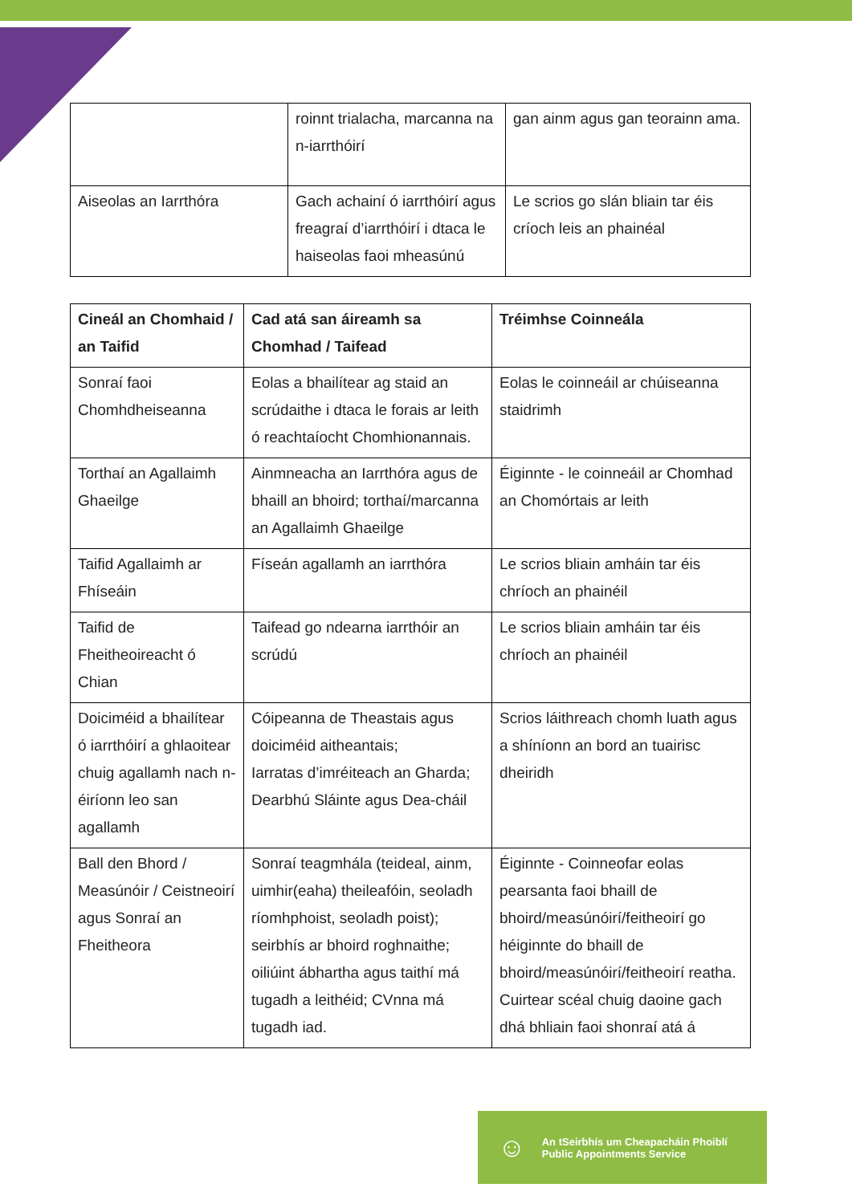| | roinnt trialacha, marcanna na n-iarrthóirí | gan ainm agus gan teorainn ama. |
| Aiseolas an Iarrthóra | Gach achainí ó iarrthóirí agus freagraí d’iarrthóirí i dtaca le haiseolas faoi mheasúnú | Le scrios go slán bliain tar éis críoch leis an phainéal |
| Cineál an Chomhaid / an Taifid | Cad atá san áireamh sa Chomhad / Taifead | Tréimhse Coinneála |
| --- | --- | --- |
| Sonraí faoi Chomhdheiseanna | Eolas a bhailítear ag staid an scrúdaithe i dtaca le forais ar leith ó reachtaíocht Chomhionannais. | Eolas le coinneáil ar chúiseanna staidrimh |
| Torthaí an Agallaimh Ghaeilge | Ainmneacha an Iarrthóra agus de bhaill an bhoird; torthaí/marcanna an Agallaimh Ghaeilge | Éiginnte - le coinneáil ar Chomhad an Chomórtais ar leith |
| Taifid Agallaimh ar Fhíseáin | Físeán agallamh an iarrthóra | Le scrios bliain amháin tar éis chríoch an phainéil |
| Taifid de Fheitheoireacht ó Chian | Taifead go ndearna iarrthóir an scrúdú | Le scrios bliain amháin tar éis chríoch an phainéil |
| Doiciméid a bhailítear ó iarrthóirí a ghlaoitear chuig agallamh nach n-éiríonn leo san agallamh | Cóipeanna de Theastais agus doiciméid aitheantais; Iarratas d’imréiteach an Gharda; Dearbhú Sláinte agus Dea-cháil | Scrios láithreach chomh luath agus a shíníonn an bord an tuairisc dheiridh |
| Ball den Bhord / Measúnóir / Ceistneoirí agus Sonraí an Fheitheora | Sonraí teagmhála (teideal, ainm, uimhir(eaha) theileafóin, seoladh ríomhphoist, seoladh poist); seirbhís ar bhoird roghnaithe; oiliúint ábhartha agus taithí má tugadh a leithéid; CVnna má tugadh iad. | Éiginnte - Coinneofar eolas pearsanta faoi bhaill de bhoird/measúnóirí/feitheoirí go héiginnte do bhaill de bhoird/measúnóirí/feitheoirí reatha. Cuirtear scéal chuig daoine gach dhá bhliain faoi shonraí atá á |
☺
An tSeirbhís um Cheapacháin Phoiblí
Public Appointments Service